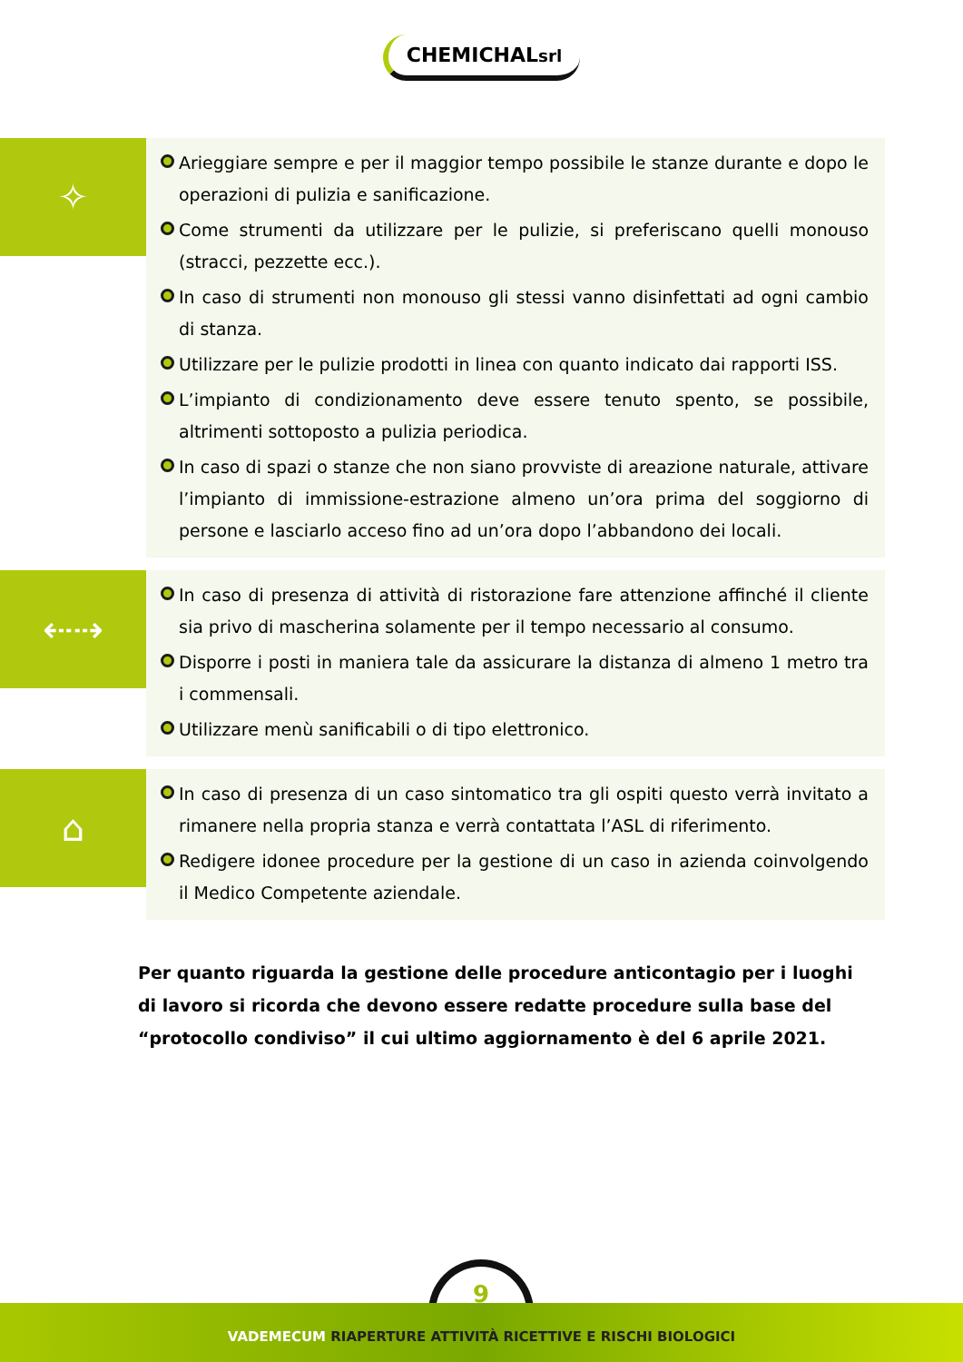CHEMICHALsrl
✧
Arieggiare sempre e per il maggior tempo possibile le stanze durante e dopo le operazioni di pulizia e sanificazione.
Come strumenti da utilizzare per le pulizie, si preferiscano quelli monouso (stracci, pezzette ecc.).
In caso di strumenti non monouso gli stessi vanno disinfettati ad ogni cambio di stanza.
Utilizzare per le pulizie prodotti in linea con quanto indicato dai rapporti ISS.
L’impianto di condizionamento deve essere tenuto spento, se possibile, altrimenti sottoposto a pulizia periodica.
In caso di spazi o stanze che non siano provviste di areazione naturale, attivare l’impianto di immissione-estrazione almeno un’ora prima del soggiorno di persone e lasciarlo acceso fino ad un’ora dopo l’abbandono dei locali.
⇠⇢
In caso di presenza di attività di ristorazione fare attenzione affinché il cliente sia privo di mascherina solamente per il tempo necessario al consumo.
Disporre i posti in maniera tale da assicurare la distanza di almeno 1 metro tra i commensali.
Utilizzare menù sanificabili o di tipo elettronico.
⌂
In caso di presenza di un caso sintomatico tra gli ospiti questo verrà invitato a rimanere nella propria stanza e verrà contattata l’ASL di riferimento.
Redigere idonee procedure per la gestione di un caso in azienda coinvolgendo il Medico Competente aziendale.
Per quanto riguarda la gestione delle procedure anticontagio per i luoghi di lavoro si ricorda che devono essere redatte procedure sulla base del “protocollo condiviso” il cui ultimo aggiornamento è del 6 aprile 2021.
9
VADEMECUM RIAPERTURE ATTIVITÀ RICETTIVE E RISCHI BIOLOGICI